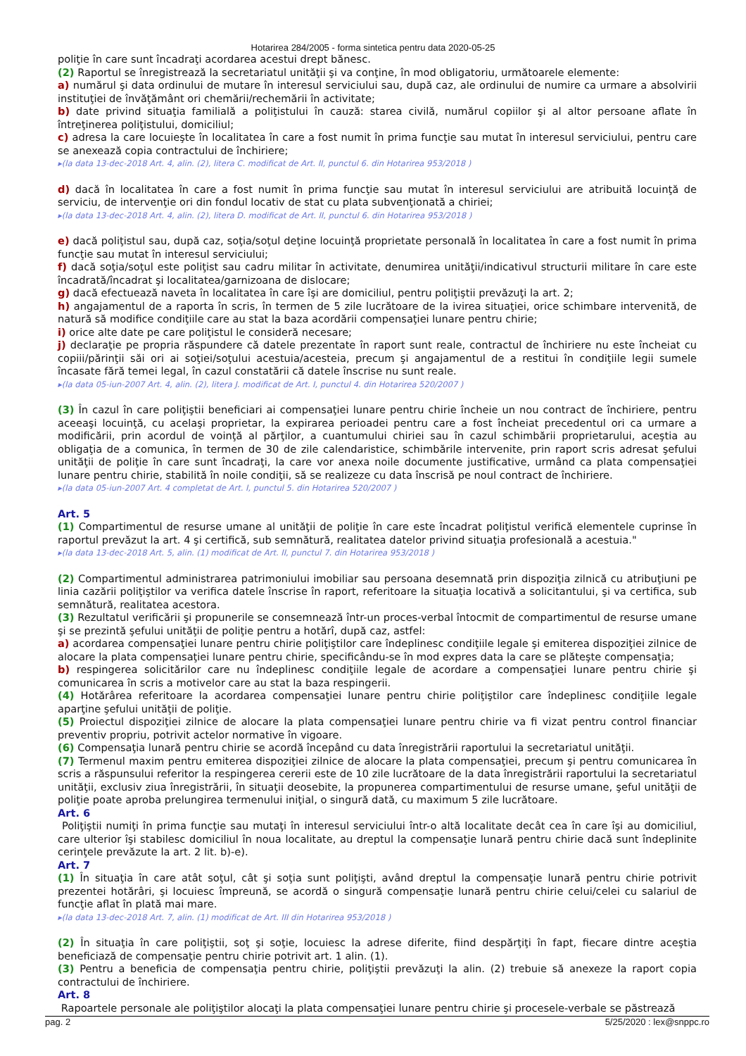Hotarirea 284/2005 - forma sintetica pentru data 2020-05-25
poliţie în care sunt încadraţi acordarea acestui drept bănesc.
(2) Raportul se înregistrează la secretariatul unităţii şi va conţine, în mod obligatoriu, următoarele elemente:
a) numărul şi data ordinului de mutare în interesul serviciului sau, după caz, ale ordinului de numire ca urmare a absolvirii instituţiei de învăţământ ori chemării/rechemării în activitate;
b) date privind situaţia familială a poliţistului în cauză: starea civilă, numărul copiilor şi al altor persoane aflate în întreţinerea poliţistului, domiciliul;
c) adresa la care locuieşte în localitatea în care a fost numit în prima funcţie sau mutat în interesul serviciului, pentru care se anexează copia contractului de închiriere;
▸(la data 13-dec-2018 Art. 4, alin. (2), litera C. modificat de Art. II, punctul 6. din Hotarirea 953/2018 )
d) dacă în localitatea în care a fost numit în prima funcţie sau mutat în interesul serviciului are atribuită locuinţă de serviciu, de intervenţie ori din fondul locativ de stat cu plata subvenţionată a chiriei;
▸(la data 13-dec-2018 Art. 4, alin. (2), litera D. modificat de Art. II, punctul 6. din Hotarirea 953/2018 )
e) dacă poliţistul sau, după caz, soţia/soţul deţine locuinţă proprietate personală în localitatea în care a fost numit în prima funcţie sau mutat în interesul serviciului;
f) dacă soţia/soţul este poliţist sau cadru militar în activitate, denumirea unităţii/indicativul structurii militare în care este încadrată/încadrat şi localitatea/garnizoana de dislocare;
g) dacă efectuează naveta în localitatea în care îşi are domiciliul, pentru poliţiştii prevăzuţi la art. 2;
h) angajamentul de a raporta în scris, în termen de 5 zile lucrătoare de la ivirea situaţiei, orice schimbare intervenită, de natură să modifice condiţiile care au stat la baza acordării compensaţiei lunare pentru chirie;
i) orice alte date pe care poliţistul le consideră necesare;
j) declaraţie pe propria răspundere că datele prezentate în raport sunt reale, contractul de închiriere nu este încheiat cu copiii/părinţii săi ori ai soţiei/soţului acestuia/acesteia, precum şi angajamentul de a restitui în condiţiile legii sumele încasate fără temei legal, în cazul constatării că datele înscrise nu sunt reale.
▸(la data 05-iun-2007 Art. 4, alin. (2), litera J. modificat de Art. I, punctul 4. din Hotarirea 520/2007 )
(3) În cazul în care poliţiştii beneficiari ai compensaţiei lunare pentru chirie încheie un nou contract de închiriere, pentru aceeaşi locuinţă, cu acelaşi proprietar, la expirarea perioadei pentru care a fost încheiat precedentul ori ca urmare a modificării, prin acordul de voinţă al părţilor, a cuantumului chiriei sau în cazul schimbării proprietarului, aceştia au obligaţia de a comunica, în termen de 30 de zile calendaristice, schimbările intervenite, prin raport scris adresat şefului unităţii de poliţie în care sunt încadraţi, la care vor anexa noile documente justificative, urmând ca plata compensaţiei lunare pentru chirie, stabilită în noile condiţii, să se realizeze cu data înscrisă pe noul contract de închiriere.
▸(la data 05-iun-2007 Art. 4 completat de Art. I, punctul 5. din Hotarirea 520/2007 )
Art. 5
(1) Compartimentul de resurse umane al unităţii de poliţie în care este încadrat poliţistul verifică elementele cuprinse în raportul prevăzut la art. 4 şi certifică, sub semnătură, realitatea datelor privind situaţia profesională a acestuia."
▸(la data 13-dec-2018 Art. 5, alin. (1) modificat de Art. II, punctul 7. din Hotarirea 953/2018 )
(2) Compartimentul administrarea patrimoniului imobiliar sau persoana desemnată prin dispoziţia zilnică cu atribuţiuni pe linia cazării poliţiştilor va verifica datele înscrise în raport, referitoare la situaţia locativă a solicitantului, şi va certifica, sub semnătură, realitatea acestora.
(3) Rezultatul verificării şi propunerile se consemnează într-un proces-verbal întocmit de compartimentul de resurse umane şi se prezintă şefului unităţii de poliţie pentru a hotărî, după caz, astfel:
a) acordarea compensaţiei lunare pentru chirie poliţiştilor care îndeplinesc condiţiile legale şi emiterea dispoziţiei zilnice de alocare la plata compensaţiei lunare pentru chirie, specificându-se în mod expres data la care se plăteşte compensaţia;
b) respingerea solicitărilor care nu îndeplinesc condiţiile legale de acordare a compensaţiei lunare pentru chirie şi comunicarea în scris a motivelor care au stat la baza respingerii.
(4) Hotărârea referitoare la acordarea compensaţiei lunare pentru chirie poliţiştilor care îndeplinesc condiţiile legale aparţine şefului unităţii de poliţie.
(5) Proiectul dispoziţiei zilnice de alocare la plata compensaţiei lunare pentru chirie va fi vizat pentru control financiar preventiv propriu, potrivit actelor normative în vigoare.
(6) Compensaţia lunară pentru chirie se acordă începând cu data înregistrării raportului la secretariatul unităţii.
(7) Termenul maxim pentru emiterea dispoziţiei zilnice de alocare la plata compensaţiei, precum şi pentru comunicarea în scris a răspunsului referitor la respingerea cererii este de 10 zile lucrătoare de la data înregistrării raportului la secretariatul unităţii, exclusiv ziua înregistrării, în situaţii deosebite, la propunerea compartimentului de resurse umane, şeful unităţii de poliţie poate aproba prelungirea termenului iniţial, o singură dată, cu maximum 5 zile lucrătoare.
Art. 6
Poliţiştii numiţi în prima funcţie sau mutaţi în interesul serviciului într-o altă localitate decât cea în care îşi au domiciliul, care ulterior îşi stabilesc domiciliul în noua localitate, au dreptul la compensaţie lunară pentru chirie dacă sunt îndeplinite cerinţele prevăzute la art. 2 lit. b)-e).
Art. 7
(1) În situaţia în care atât soţul, cât şi soţia sunt poliţişti, având dreptul la compensaţie lunară pentru chirie potrivit prezentei hotărâri, şi locuiesc împreună, se acordă o singură compensaţie lunară pentru chirie celui/celei cu salariul de funcţie aflat în plată mai mare.
▸(la data 13-dec-2018 Art. 7, alin. (1) modificat de Art. III din Hotarirea 953/2018 )
(2) În situaţia în care poliţiştii, soţ şi soţie, locuiesc la adrese diferite, fiind despărţiţi în fapt, fiecare dintre aceştia beneficiază de compensaţie pentru chirie potrivit art. 1 alin. (1).
(3) Pentru a beneficia de compensaţia pentru chirie, poliţiştii prevăzuţi la alin. (2) trebuie să anexeze la raport copia contractului de închiriere.
Art. 8
Rapoartele personale ale poliţiştilor alocaţi la plata compensaţiei lunare pentru chirie şi procesele-verbale se păstrează
pag. 2 5/25/2020 : lex@snppc.ro